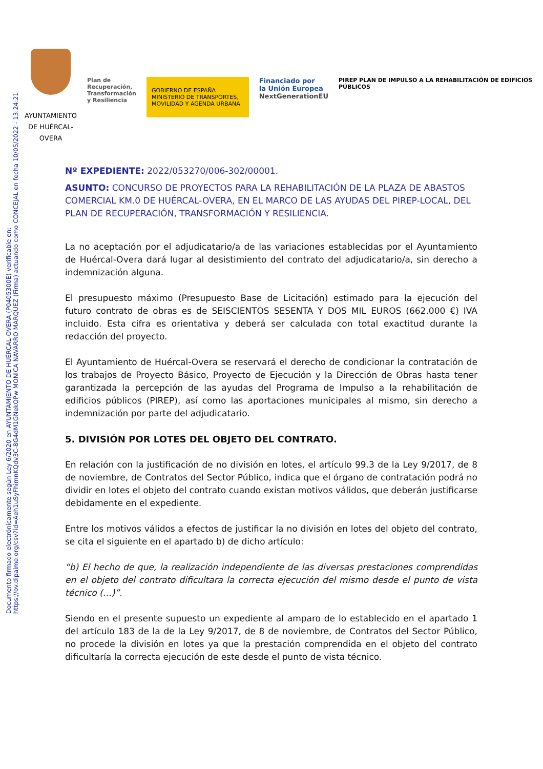Documento firmado electrónicamente según Ley 6/2020 en AYUNTAMIENTO DE HUÉRCAL-OVERA (P0405300E) verificable en:
https://ov.dipalme.org/csv?id=Aeh1uSyFhimnKQdv3C-8G4dM1GNekOPw MONICA NAVARRO MARQUEZ (Firma) actuando como CONCEJAL en fecha 10/05/2022 - 13:24:21
AYUNTAMIENTO DE HUÉRCAL-OVERA
Plan de
Recuperación,
Transformación
y Resiliencia
GOBIERNO DE ESPAÑA MINISTERIO DE TRANSPORTES, MOVILIDAD Y AGENDA URBANA
Financiado por
la Unión Europea
NextGenerationEU
PIREP PLAN DE IMPULSO A LA REHABILITACIÓN DE EDIFICIOS PÚBLICOS
Nº EXPEDIENTE: 2022/053270/006-302/00001.
ASUNTO: CONCURSO DE PROYECTOS PARA LA REHABILITACIÓN DE LA PLAZA DE ABASTOS COMERCIAL KM.0 DE HUÉRCAL-OVERA, EN EL MARCO DE LAS AYUDAS DEL PIREP-LOCAL, DEL PLAN DE RECUPERACIÓN, TRANSFORMACIÓN Y RESILIENCIA.
La no aceptación por el adjudicatario/a de las variaciones establecidas por el Ayuntamiento de Huércal-Overa dará lugar al desistimiento del contrato del adjudicatario/a, sin derecho a indemnización alguna.
El presupuesto máximo (Presupuesto Base de Licitación) estimado para la ejecución del futuro contrato de obras es de SEISCIENTOS SESENTA Y DOS MIL EUROS (662.000 €) IVA incluido. Esta cifra es orientativa y deberá ser calculada con total exactitud durante la redacción del proyecto.
El Ayuntamiento de Huércal-Overa se reservará el derecho de condicionar la contratación de los trabajos de Proyecto Básico, Proyecto de Ejecución y la Dirección de Obras hasta tener garantizada la percepción de las ayudas del Programa de Impulso a la rehabilitación de edificios públicos (PIREP), así como las aportaciones municipales al mismo, sin derecho a indemnización por parte del adjudicatario.
5. DIVISIÓN POR LOTES DEL OBJETO DEL CONTRATO.
En relación con la justificación de no división en lotes, el artículo 99.3 de la Ley 9/2017, de 8 de noviembre, de Contratos del Sector Público, indica que el órgano de contratación podrá no dividir en lotes el objeto del contrato cuando existan motivos válidos, que deberán justificarse debidamente en el expediente.
Entre los motivos válidos a efectos de justificar la no división en lotes del objeto del contrato, se cita el siguiente en el apartado b) de dicho artículo:
“b) El hecho de que, la realización independiente de las diversas prestaciones comprendidas en el objeto del contrato dificultara la correcta ejecución del mismo desde el punto de vista técnico (…)”.
Siendo en el presente supuesto un expediente al amparo de lo establecido en el apartado 1 del artículo 183 de la de la Ley 9/2017, de 8 de noviembre, de Contratos del Sector Público, no procede la división en lotes ya que la prestación comprendida en el objeto del contrato dificultaría la correcta ejecución de este desde el punto de vista técnico.